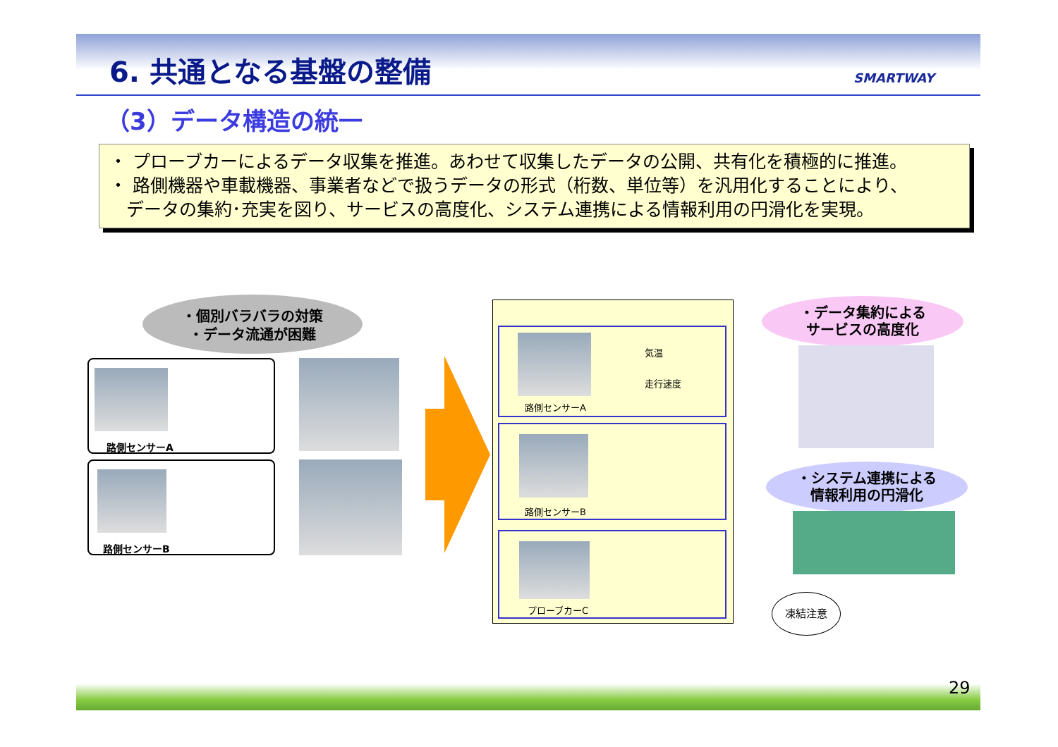6. 共通となる基盤の整備 SMARTWAY
（3）データ構造の統一
・ プローブカーによるデータ収集を推進。あわせて収集したデータの公開、共有化を積極的に推進。
・ 路側機器や車載機器、事業者などで扱うデータの形式（桁数、単位等）を汎用化することにより、
データの集約･充実を図り、サービスの高度化、システム連携による情報利用の円滑化を実現。
・個別バラバラの対策
・データ流通が困難
路側センサーA
路側センサーB
路側センサーA
気温
走行速度
路側センサーB
プローブカーC
・データ集約による
サービスの高度化
・システム連携による
情報利用の円滑化
凍結注意
29